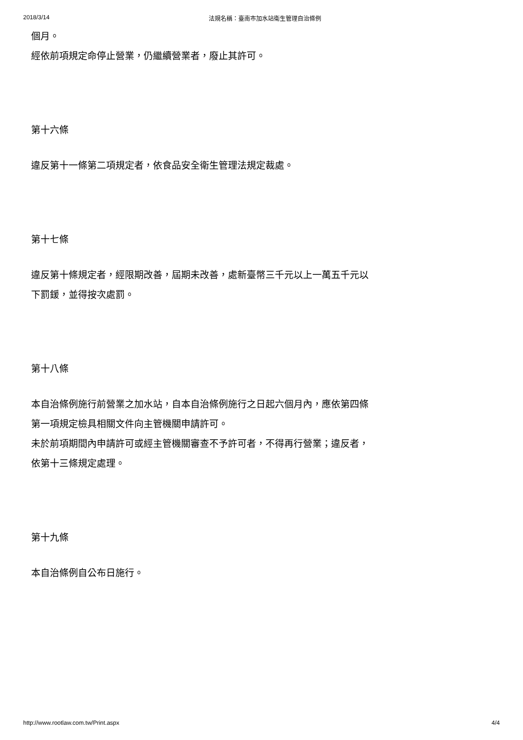2018/3/14 法規名稱：臺南市加水站衛生管理自治條例
個月。
經依前項規定命停止營業，仍繼續營業者，廢止其許可。
第十六條
違反第十一條第二項規定者，依食品安全衛生管理法規定裁處。
第十七條
違反第十條規定者，經限期改善，屆期未改善，處新臺幣三千元以上一萬五千元以下罰鍰，並得按次處罰。
第十八條
本自治條例施行前營業之加水站，自本自治條例施行之日起六個月內，應依第四條第一項規定檢具相關文件向主管機關申請許可。
未於前項期間內申請許可或經主管機關審查不予許可者，不得再行營業；違反者，依第十三條規定處理。
第十九條
本自治條例自公布日施行。
http://www.rootlaw.com.tw/Print.aspx 4/4